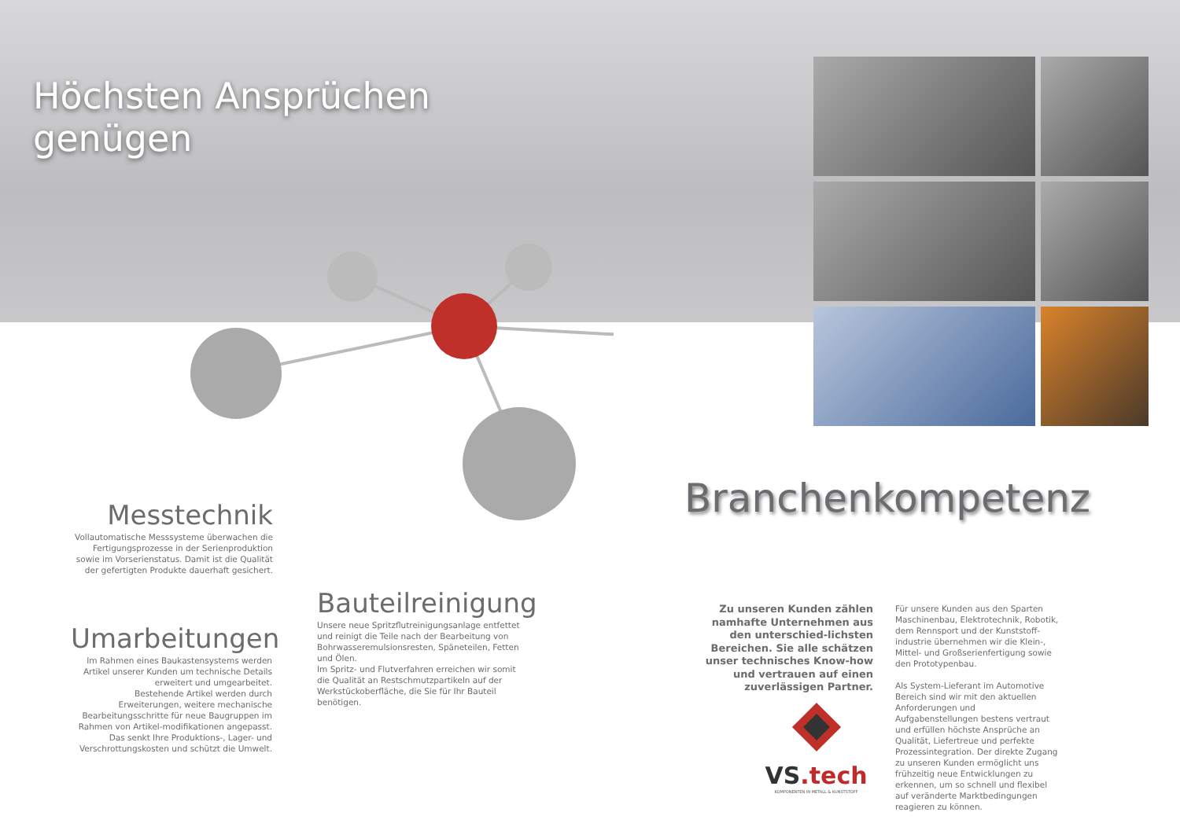Höchsten Ansprüchen genügen
Messtechnik
Vollautomatische Messsysteme überwachen die Fertigungsprozesse in der Serienproduktion sowie im Vorserienstatus. Damit ist die Qualität der gefertigten Produkte dauerhaft gesichert.
Umarbeitungen
Im Rahmen eines Baukastensystems werden Artikel unserer Kunden um technische Details erweitert und umgearbeitet.
Bestehende Artikel werden durch Erweiterungen, weitere mechanische Bearbeitungsschritte für neue Baugruppen im Rahmen von Artikel-modifikationen angepasst. Das senkt Ihre Produktions-, Lager- und Verschrottungskosten und schützt die Umwelt.
Bauteilreinigung
Unsere neue Spritzflutreinigungsanlage entfettet und reinigt die Teile nach der Bearbeitung von Bohrwasseremulsionsresten, Späneteilen, Fetten und Ölen.
Im Spritz- und Flutverfahren erreichen wir somit die Qualität an Restschmutzpartikeln auf der Werkstückoberfläche, die Sie für Ihr Bauteil benötigen.
Branchenkompetenz
Zu unseren Kunden zählen namhafte Unternehmen aus den unterschied-lichsten Bereichen. Sie alle schätzen unser technisches Know-how und vertrauen auf einen zuverlässigen Partner.
VS.tech
KOMPONENTEN IN METALL & KUNSTSTOFF
Für unsere Kunden aus den Sparten Maschinenbau, Elektrotechnik, Robotik, dem Rennsport und der Kunststoff-industrie übernehmen wir die Klein-, Mittel- und Großserienfertigung sowie den Prototypenbau.
Als System-Lieferant im Automotive Bereich sind wir mit den aktuellen Anforderungen und Aufgabenstellungen bestens vertraut und erfüllen höchste Ansprüche an Qualität, Liefertreue und perfekte Prozessintegration. Der direkte Zugang zu unseren Kunden ermöglicht uns frühzeitig neue Entwicklungen zu erkennen, um so schnell und flexibel auf veränderte Marktbedingungen reagieren zu können.